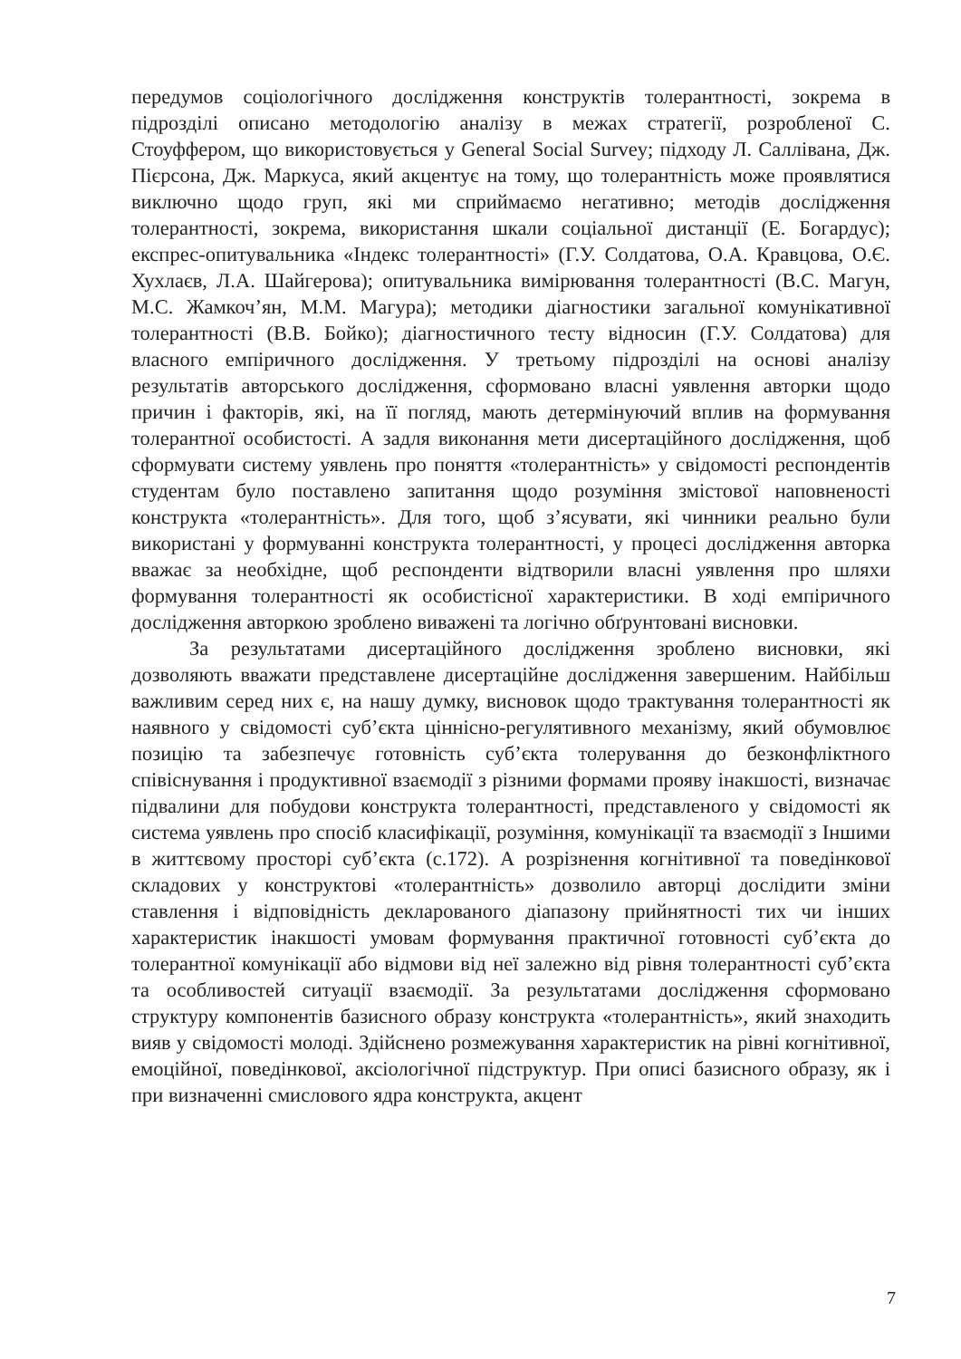передумов соціологічного дослідження конструктів толерантності, зокрема в підрозділі описано методологію аналізу в межах стратегії, розробленої С. Стоуффером, що використовується у General Social Survey; підходу Л. Салліванa, Дж. Пієрсона, Дж. Маркуса, який акцентує на тому, що толерантність може проявлятися виключно щодо груп, які ми сприймаємо негативно; методів дослідження толерантності, зокрема, використання шкали соціальної дистанції (Е. Богардус); експрес-опитувальника «Індекс толерантності» (Г.У. Солдатова, О.А. Кравцова, О.Є. Хухлаєв, Л.А. Шайгерова); опитувальника вимірювання толерантності (В.С. Магун, М.С. Жамкоч’ян, М.М. Магура); методики діагностики загальної комунікативної толерантності (В.В. Бойко); діагностичного тесту відносин (Г.У. Солдатова) для власного емпіричного дослідження. У третьому підрозділі на основі аналізу результатів авторського дослідження, сформовано власні уявлення авторки щодо причин і факторів, які, на її погляд, мають детермінуючий вплив на формування толерантної особистості. А задля виконання мети дисертаційного дослідження, щоб сформувати систему уявлень про поняття «толерантність» у свідомості респондентів студентам було поставлено запитання щодо розуміння змістової наповненості конструкта «толерантність». Для того, щоб з’ясувати, які чинники реально були використані у формуванні конструкта толерантності, у процесі дослідження авторка вважає за необхідне, щоб респонденти відтворили власні уявлення про шляхи формування толерантності як особистісної характеристики. В ході емпіричного дослідження авторкою зроблено виважені та логічно обґрунтовані висновки.
За результатами дисертаційного дослідження зроблено висновки, які дозволяють вважати представлене дисертаційне дослідження завершеним. Найбільш важливим серед них є, на нашу думку, висновок щодо трактування толерантності як наявного у свідомості суб’єкта ціннісно-регулятивного механізму, який обумовлює позицію та забезпечує готовність суб’єкта толерування до безконфліктного співіснування і продуктивної взаємодії з різними формами прояву інакшості, визначає підвалини для побудови конструкта толерантності, представленого у свідомості як система уявлень про спосіб класифікації, розуміння, комунікації та взаємодії з Іншими в життєвому просторі суб’єкта (с.172). А розрізнення когнітивної та поведінкової складових у конструктові «толерантність» дозволило авторці дослідити зміни ставлення і відповідність декларованого діапазону прийнятності тих чи інших характеристик інакшості умовам формування практичної готовності суб’єкта до толерантної комунікації або відмови від неї залежно від рівня толерантності суб’єкта та особливостей ситуації взаємодії. За результатами дослідження сформовано структуру компонентів базисного образу конструкта «толерантність», який знаходить вияв у свідомості молоді. Здійснено розмежування характеристик на рівні когнітивної, емоційної, поведінкової, аксіологічної підструктур. При описі базисного образу, як і при визначенні смислового ядра конструкта, акцент
7